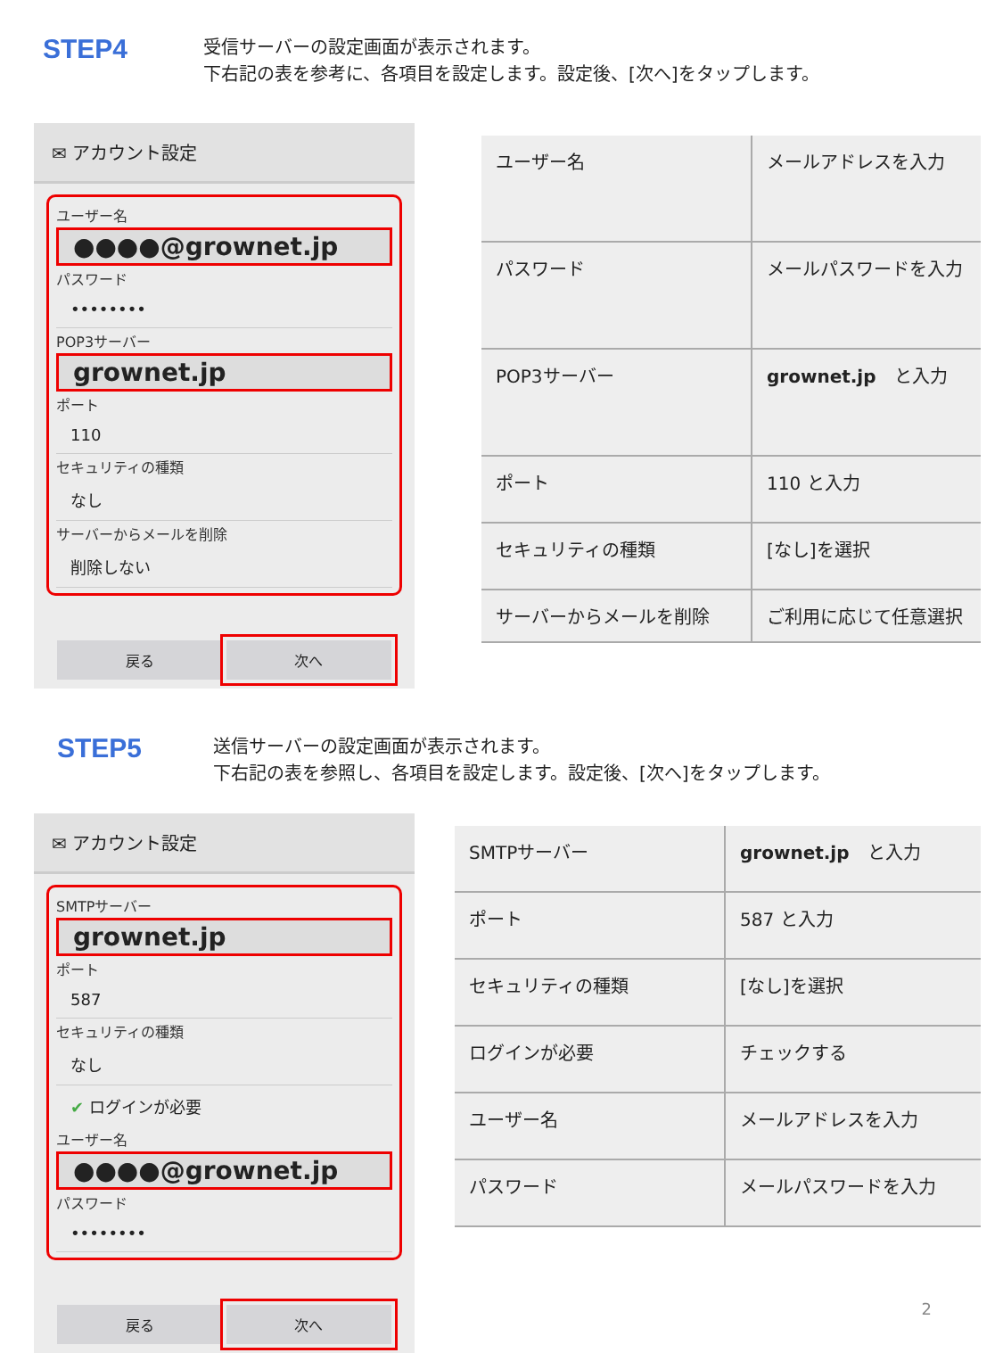STEP4
受信サーバーの設定画面が表示されます。
下右記の表を参考に、各項目を設定します。設定後、[次へ]をタップします。
✉ アカウント設定
ユーザー名
●●●●@grownet.jp
パスワード
••••••••
POP3サーバー
grownet.jp
ポート
110
セキュリティの種類
なし
サーバーからメールを削除
削除しない
戻る 次へ
| ユーザー名 | メールアドレスを入力 |
| パスワード | メールパスワードを入力 |
| POP3サーバー | grownet.jp と入力 |
| ポート | 110 と入力 |
| セキュリティの種類 | [なし]を選択 |
| サーバーからメールを削除 | ご利用に応じて任意選択 |
STEP5
送信サーバーの設定画面が表示されます。
下右記の表を参照し、各項目を設定します。設定後、[次へ]をタップします。
✉ アカウント設定
SMTPサーバー
grownet.jp
ポート
587
セキュリティの種類
なし
✔ ログインが必要
ユーザー名
●●●●@grownet.jp
パスワード
••••••••
戻る 次へ
| SMTPサーバー | grownet.jp と入力 |
| ポート | 587 と入力 |
| セキュリティの種類 | [なし]を選択 |
| ログインが必要 | チェックする |
| ユーザー名 | メールアドレスを入力 |
| パスワード | メールパスワードを入力 |
2